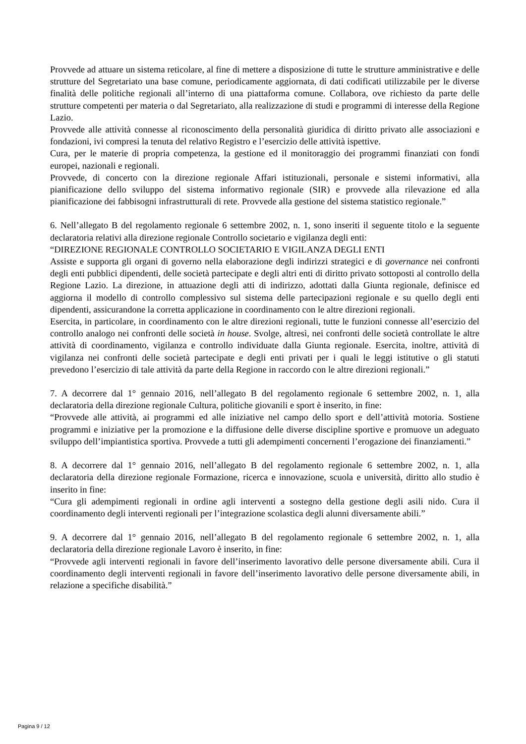Provvede ad attuare un sistema reticolare, al fine di mettere a disposizione di tutte le strutture amministrative e delle strutture del Segretariato una base comune, periodicamente aggiornata, di dati codificati utilizzabile per le diverse finalità delle politiche regionali all’interno di una piattaforma comune. Collabora, ove richiesto da parte delle strutture competenti per materia o dal Segretariato, alla realizzazione di studi e programmi di interesse della Regione Lazio.
Provvede alle attività connesse al riconoscimento della personalità giuridica di diritto privato alle associazioni e fondazioni, ivi compresi la tenuta del relativo Registro e l’esercizio delle attività ispettive.
Cura, per le materie di propria competenza, la gestione ed il monitoraggio dei programmi finanziati con fondi europei, nazionali e regionali.
Provvede, di concerto con la direzione regionale Affari istituzionali, personale e sistemi informativi, alla pianificazione dello sviluppo del sistema informativo regionale (SIR) e provvede alla rilevazione ed alla pianificazione dei fabbisogni infrastrutturali di rete. Provvede alla gestione del sistema statistico regionale.”
6. Nell’allegato B del regolamento regionale 6 settembre 2002, n. 1, sono inseriti il seguente titolo e la seguente declaratoria relativi alla direzione regionale Controllo societario e vigilanza degli enti:
“DIREZIONE REGIONALE CONTROLLO SOCIETARIO E VIGILANZA DEGLI ENTI
Assiste e supporta gli organi di governo nella elaborazione degli indirizzi strategici e di governance nei confronti degli enti pubblici dipendenti, delle società partecipate e degli altri enti di diritto privato sottoposti al controllo della Regione Lazio. La direzione, in attuazione degli atti di indirizzo, adottati dalla Giunta regionale, definisce ed aggiorna il modello di controllo complessivo sul sistema delle partecipazioni regionale e su quello degli enti dipendenti, assicurandone la corretta applicazione in coordinamento con le altre direzioni regionali.
Esercita, in particolare, in coordinamento con le altre direzioni regionali, tutte le funzioni connesse all’esercizio del controllo analogo nei confronti delle società in house. Svolge, altresì, nei confronti delle società controllate le altre attività di coordinamento, vigilanza e controllo individuate dalla Giunta regionale. Esercita, inoltre, attività di vigilanza nei confronti delle società partecipate e degli enti privati per i quali le leggi istitutive o gli statuti prevedono l’esercizio di tale attività da parte della Regione in raccordo con le altre direzioni regionali.”
7. A decorrere dal 1° gennaio 2016, nell’allegato B del regolamento regionale 6 settembre 2002, n. 1, alla declaratoria della direzione regionale Cultura, politiche giovanili e sport è inserito, in fine:
“Provvede alle attività, ai programmi ed alle iniziative nel campo dello sport e dell’attività motoria. Sostiene programmi e iniziative per la promozione e la diffusione delle diverse discipline sportive e promuove un adeguato sviluppo dell’impiantistica sportiva. Provvede a tutti gli adempimenti concernenti l’erogazione dei finanziamenti.”
8. A decorrere dal 1° gennaio 2016, nell’allegato B del regolamento regionale 6 settembre 2002, n. 1, alla declaratoria della direzione regionale Formazione, ricerca e innovazione, scuola e università, diritto allo studio è inserito in fine:
“Cura gli adempimenti regionali in ordine agli interventi a sostegno della gestione degli asili nido. Cura il coordinamento degli interventi regionali per l’integrazione scolastica degli alunni diversamente abili.”
9. A decorrere dal 1° gennaio 2016, nell’allegato B del regolamento regionale 6 settembre 2002, n. 1, alla declaratoria della direzione regionale Lavoro è inserito, in fine:
“Provvede agli interventi regionali in favore dell’inserimento lavorativo delle persone diversamente abili. Cura il coordinamento degli interventi regionali in favore dell’inserimento lavorativo delle persone diversamente abili, in relazione a specifiche disabilità.”
Pagina 9 / 12